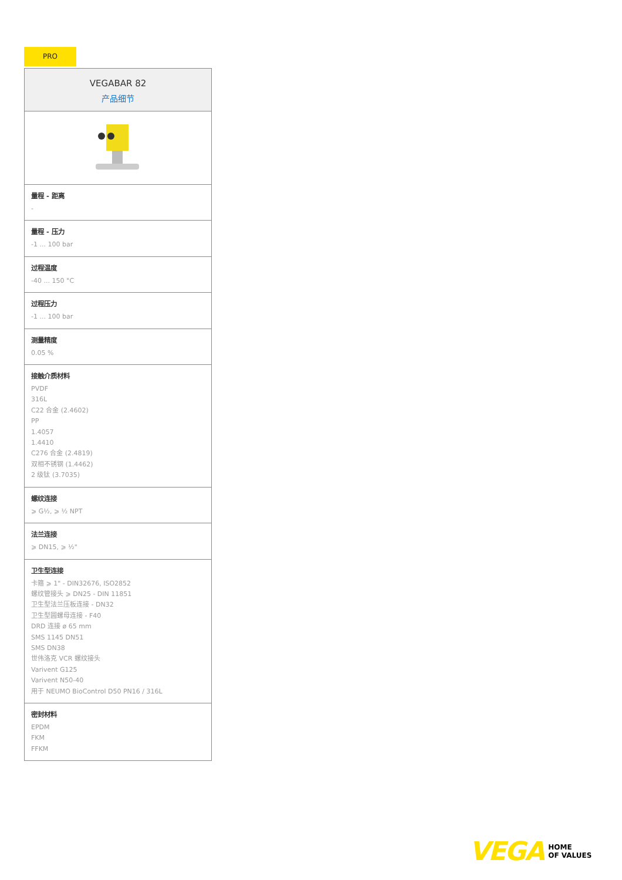PRO
VEGABAR 82
产品细节
量程 - 距离
-
量程 - 压力
-1 ... 100 bar
过程温度
-40 ... 150 °C
过程压力
-1 ... 100 bar
测量精度
0.05 %
接触介质材料
PVDF
316L
C22 合金 (2.4602)
PP
1.4057
1.4410
C276 合金 (2.4819)
双相不锈钢 (1.4462)
2 级钛 (3.7035)
螺纹连接
⩾ G½, ⩾ ½ NPT
法兰连接
⩾ DN15, ⩾ ½"
卫生型连接
卡箍 ⩾ 1" - DIN32676, ISO2852
螺纹管接头 ⩾ DN25 - DIN 11851
卫生型法兰压板连接 - DN32
卫生型圆螺母连接 - F40
DRD 连接 ø 65 mm
SMS 1145 DN51
SMS DN38
世伟洛克 VCR 螺纹接头
Varivent G125
Varivent N50-40
用于 NEUMO BioControl D50 PN16 / 316L
密封材料
EPDM
FKM
FFKM
VEGA HOME
OF VALUES